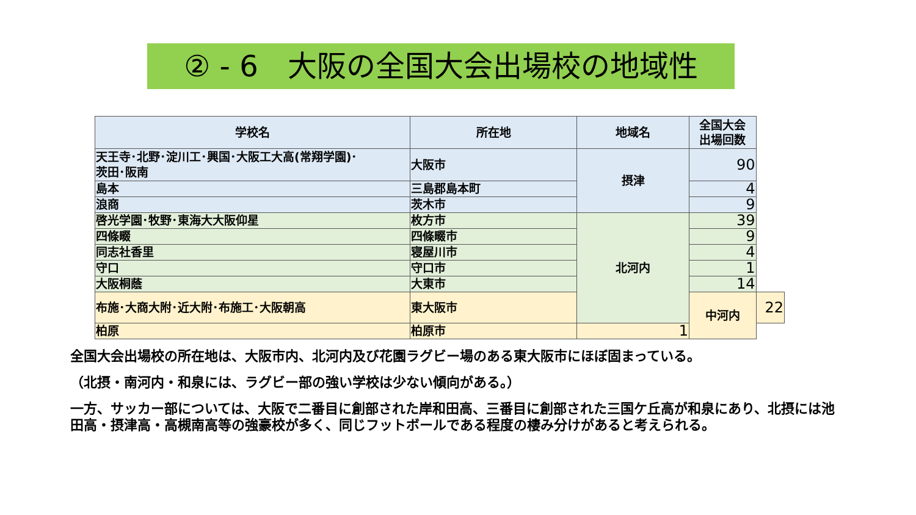② - 6　大阪の全国大会出場校の地域性
| 学校名 | 所在地 | 地域名 | 全国大会 出場回数 | |
| --- | --- | --- | --- | --- |
| 天王寺･北野･淀川工･興国･大阪工大高(常翔学園)･ 茨田･阪南 | 大阪市 | 摂津 | 90 | |
| 島本 | 三島郡島本町 | | 4 | |
| 浪商 | 茨木市 | | 9 | |
| 啓光学園･牧野･東海大大阪仰星 | 枚方市 | 北河内 | 39 | |
| 四條畷 | 四條畷市 | | 9 | |
| 同志社香里 | 寝屋川市 | | 4 | |
| 守口 | 守口市 | | 1 | |
| 大阪桐蔭 | 大東市 | | 14 | |
| 布施･大商大附･近大附･布施工･大阪朝高 | 東大阪市 | | 中河内 | 22 |
| 柏原 | 柏原市 | 1 | | |
全国大会出場校の所在地は、大阪市内、北河内及び花園ラグビー場のある東大阪市にほぼ固まっている。
（北摂・南河内・和泉には、ラグビー部の強い学校は少ない傾向がある。）
一方、サッカー部については、大阪で二番目に創部された岸和田高、三番目に創部された三国ケ丘高が和泉にあり、北摂には池田高・摂津高・高槻南高等の強豪校が多く、同じフットボールである程度の棲み分けがあると考えられる。